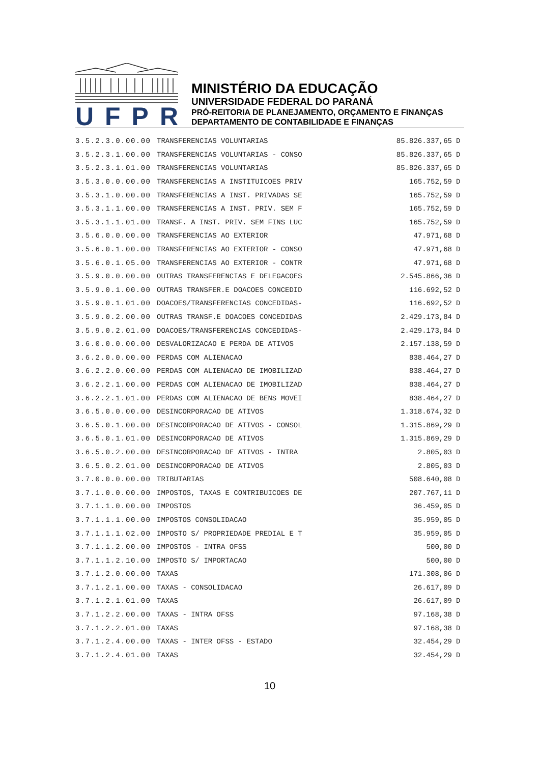UFPR
MINISTÉRIO DA EDUCAÇÃO
UNIVERSIDADE FEDERAL DO PARANÁ
PRÓ-REITORIA DE PLANEJAMENTO, ORÇAMENTO E FINANÇAS
DEPARTAMENTO DE CONTABILIDADE E FINANÇAS
| 3.5.2.3.0.00.00 | TRANSFERENCIAS VOLUNTARIAS | 85.826.337,65 | D |
| 3.5.2.3.1.00.00 | TRANSFERENCIAS VOLUNTARIAS - CONSO | 85.826.337,65 | D |
| 3.5.2.3.1.01.00 | TRANSFERENCIAS VOLUNTARIAS | 85.826.337,65 | D |
| 3.5.3.0.0.00.00 | TRANSFERENCIAS A INSTITUICOES PRIV | 165.752,59 | D |
| 3.5.3.1.0.00.00 | TRANSFERENCIAS A INST. PRIVADAS SE | 165.752,59 | D |
| 3.5.3.1.1.00.00 | TRANSFERENCIAS A INST. PRIV. SEM F | 165.752,59 | D |
| 3.5.3.1.1.01.00 | TRANSF. A INST. PRIV. SEM FINS LUC | 165.752,59 | D |
| 3.5.6.0.0.00.00 | TRANSFERENCIAS AO EXTERIOR | 47.971,68 | D |
| 3.5.6.0.1.00.00 | TRANSFERENCIAS AO EXTERIOR - CONSO | 47.971,68 | D |
| 3.5.6.0.1.05.00 | TRANSFERENCIAS AO EXTERIOR - CONTR | 47.971,68 | D |
| 3.5.9.0.0.00.00 | OUTRAS TRANSFERENCIAS E DELEGACOES | 2.545.866,36 | D |
| 3.5.9.0.1.00.00 | OUTRAS TRANSFER.E DOACOES CONCEDID | 116.692,52 | D |
| 3.5.9.0.1.01.00 | DOACOES/TRANSFERENCIAS CONCEDIDAS- | 116.692,52 | D |
| 3.5.9.0.2.00.00 | OUTRAS TRANSF.E DOACOES CONCEDIDAS | 2.429.173,84 | D |
| 3.5.9.0.2.01.00 | DOACOES/TRANSFERENCIAS CONCEDIDAS- | 2.429.173,84 | D |
| 3.6.0.0.0.00.00 | DESVALORIZACAO E PERDA DE ATIVOS | 2.157.138,59 | D |
| 3.6.2.0.0.00.00 | PERDAS COM ALIENACAO | 838.464,27 | D |
| 3.6.2.2.0.00.00 | PERDAS COM ALIENACAO DE IMOBILIZAD | 838.464,27 | D |
| 3.6.2.2.1.00.00 | PERDAS COM ALIENACAO DE IMOBILIZAD | 838.464,27 | D |
| 3.6.2.2.1.01.00 | PERDAS COM ALIENACAO DE BENS MOVEI | 838.464,27 | D |
| 3.6.5.0.0.00.00 | DESINCORPORACAO DE ATIVOS | 1.318.674,32 | D |
| 3.6.5.0.1.00.00 | DESINCORPORACAO DE ATIVOS - CONSOL | 1.315.869,29 | D |
| 3.6.5.0.1.01.00 | DESINCORPORACAO DE ATIVOS | 1.315.869,29 | D |
| 3.6.5.0.2.00.00 | DESINCORPORACAO DE ATIVOS - INTRA | 2.805,03 | D |
| 3.6.5.0.2.01.00 | DESINCORPORACAO DE ATIVOS | 2.805,03 | D |
| 3.7.0.0.0.00.00 | TRIBUTARIAS | 508.640,08 | D |
| 3.7.1.0.0.00.00 | IMPOSTOS, TAXAS E CONTRIBUICOES DE | 207.767,11 | D |
| 3.7.1.1.0.00.00 | IMPOSTOS | 36.459,05 | D |
| 3.7.1.1.1.00.00 | IMPOSTOS CONSOLIDACAO | 35.959,05 | D |
| 3.7.1.1.1.02.00 | IMPOSTO S/ PROPRIEDADE PREDIAL E T | 35.959,05 | D |
| 3.7.1.1.2.00.00 | IMPOSTOS - INTRA OFSS | 500,00 | D |
| 3.7.1.1.2.10.00 | IMPOSTO S/ IMPORTACAO | 500,00 | D |
| 3.7.1.2.0.00.00 | TAXAS | 171.308,06 | D |
| 3.7.1.2.1.00.00 | TAXAS - CONSOLIDACAO | 26.617,09 | D |
| 3.7.1.2.1.01.00 | TAXAS | 26.617,09 | D |
| 3.7.1.2.2.00.00 | TAXAS - INTRA OFSS | 97.168,38 | D |
| 3.7.1.2.2.01.00 | TAXAS | 97.168,38 | D |
| 3.7.1.2.4.00.00 | TAXAS - INTER OFSS - ESTADO | 32.454,29 | D |
| 3.7.1.2.4.01.00 | TAXAS | 32.454,29 | D |
10